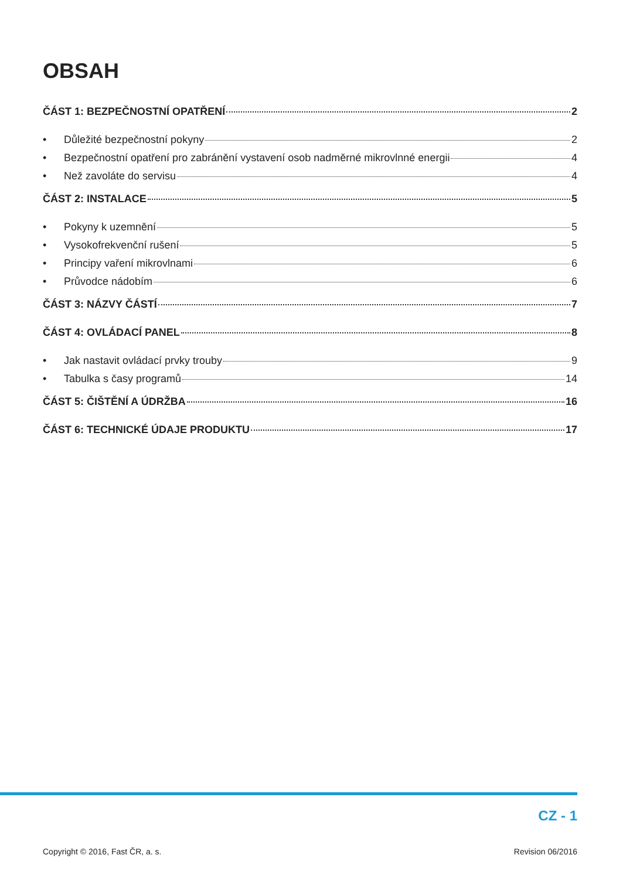OBSAH
ČÁST 1: BEZPEČNOSTNÍ OPATŘENÍ 2
• Důležité bezpečnostní pokyny 2
• Bezpečnostní opatření pro zabránění vystavení osob nadměrné mikrovlnné energii 4
• Než zavoláte do servisu 4
ČÁST 2: INSTALACE 5
• Pokyny k uzemnění 5
• Vysokofrekvenční rušení 5
• Principy vaření mikrovlnami 6
• Průvodce nádobím 6
ČÁST 3: NÁZVY ČÁSTÍ 7
ČÁST 4: OVLÁDACÍ PANEL 8
• Jak nastavit ovládací prvky trouby 9
• Tabulka s časy programů 14
ČÁST 5: ČIŠTĚNÍ A ÚDRŽBA 16
ČÁST 6: TECHNICKÉ ÚDAJE PRODUKTU 17
CZ - 1
Copyright © 2016, Fast ČR, a. s. Revision 06/2016